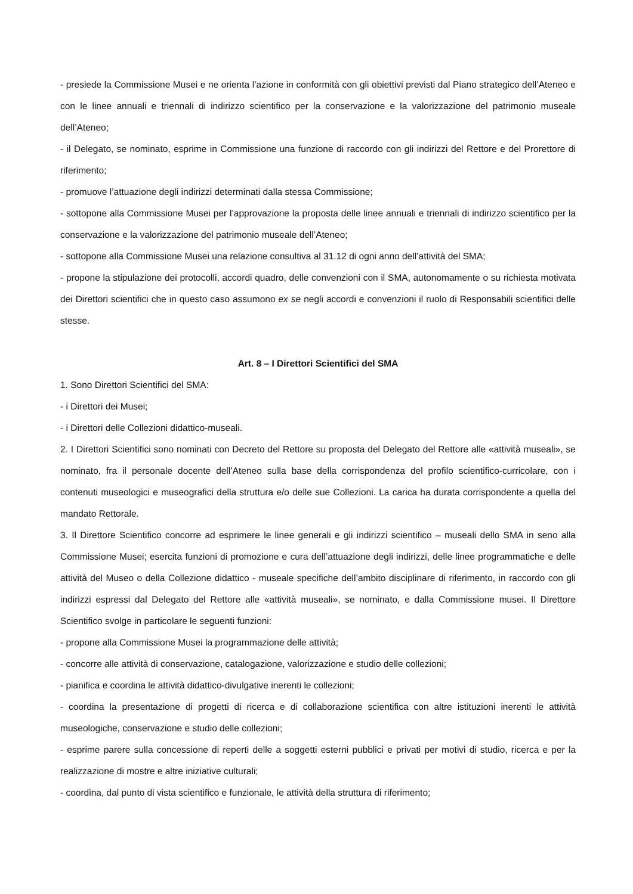- presiede la Commissione Musei e ne orienta l’azione in conformità con gli obiettivi previsti dal Piano strategico dell’Ateneo e con le linee annuali e triennali di indirizzo scientifico per la conservazione e la valorizzazione del patrimonio museale dell’Ateneo;
- il Delegato, se nominato, esprime in Commissione una funzione di raccordo con gli indirizzi del Rettore e del Prorettore di riferimento;
- promuove l’attuazione degli indirizzi determinati dalla stessa Commissione;
- sottopone alla Commissione Musei per l’approvazione la proposta delle linee annuali e triennali di indirizzo scientifico per la conservazione e la valorizzazione del patrimonio museale dell’Ateneo;
- sottopone alla Commissione Musei una relazione consultiva al 31.12 di ogni anno dell’attività del SMA;
- propone la stipulazione dei protocolli, accordi quadro, delle convenzioni con il SMA, autonomamente o su richiesta motivata dei Direttori scientifici che in questo caso assumono ex se negli accordi e convenzioni il ruolo di Responsabili scientifici delle stesse.
Art. 8 – I Direttori Scientifici del SMA
1. Sono Direttori Scientifici del SMA:
- i Direttori dei Musei;
- i Direttori delle Collezioni didattico-museali.
2. I Direttori Scientifici sono nominati con Decreto del Rettore su proposta del Delegato del Rettore alle «attività museali», se nominato, fra il personale docente dell’Ateneo sulla base della corrispondenza del profilo scientifico-curricolare, con i contenuti museologici e museografici della struttura e/o delle sue Collezioni. La carica ha durata corrispondente a quella del mandato Rettorale.
3. Il Direttore Scientifico concorre ad esprimere le linee generali e gli indirizzi scientifico – museali dello SMA in seno alla Commissione Musei; esercita funzioni di promozione e cura dell’attuazione degli indirizzi, delle linee programmatiche e delle attività del Museo o della Collezione didattico - museale specifiche dell’ambito disciplinare di riferimento, in raccordo con gli indirizzi espressi dal Delegato del Rettore alle «attività museali», se nominato, e dalla Commissione musei. Il Direttore Scientifico svolge in particolare le seguenti funzioni:
- propone alla Commissione Musei la programmazione delle attività;
- concorre alle attività di conservazione, catalogazione, valorizzazione e studio delle collezioni;
- pianifica e coordina le attività didattico-divulgative inerenti le collezioni;
- coordina la presentazione di progetti di ricerca e di collaborazione scientifica con altre istituzioni inerenti le attività museologiche, conservazione e studio delle collezioni;
- esprime parere sulla concessione di reperti delle a soggetti esterni pubblici e privati per motivi di studio, ricerca e per la realizzazione di mostre e altre iniziative culturali;
- coordina, dal punto di vista scientifico e funzionale, le attività della struttura di riferimento;